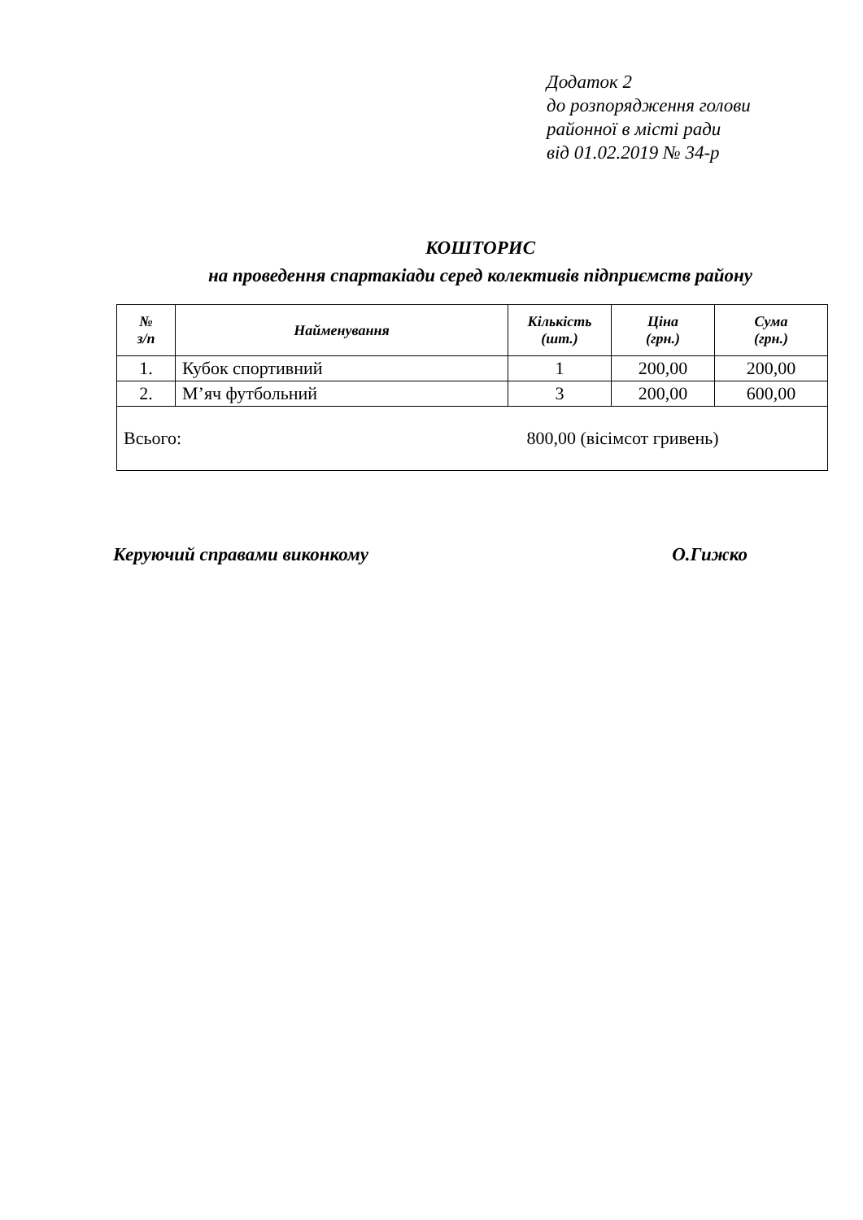Додаток 2
до розпорядження голови
районної в місті ради
від 01.02.2019 № 34-р
КОШТОРИС
на проведення спартакіади серед колективів підприємств району
| № з/п | Найменування | Кількість (шт.) | Ціна (грн.) | Сума (грн.) |
| --- | --- | --- | --- | --- |
| 1. | Кубок спортивний | 1 | 200,00 | 200,00 |
| 2. | М’яч футбольний | 3 | 200,00 | 600,00 |
| Всього: 800,00 (вісімсот гривень) | | | | |
Керуючий справами виконкому О.Гижко